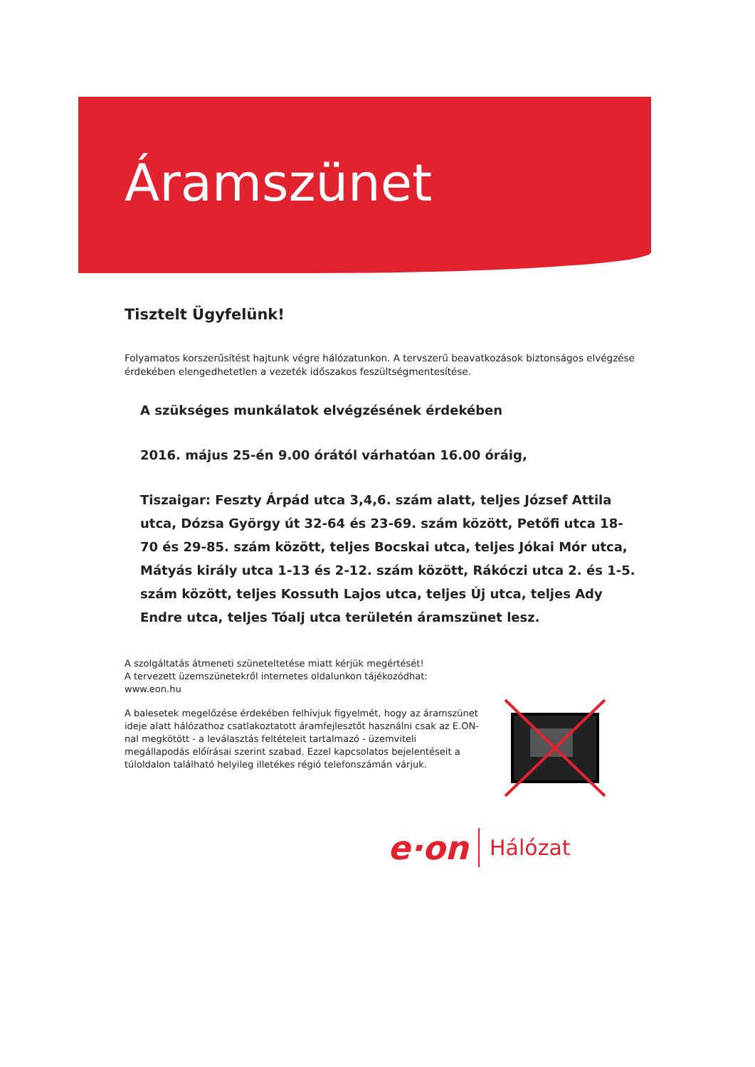Áramszünet
Tisztelt Ügyfelünk!
Folyamatos korszerűsítést hajtunk végre hálózatunkon. A tervszerű beavatkozások biztonságos elvégzése érdekében elengedhetetlen a vezeték időszakos feszültségmentesítése.
A szükséges munkálatok elvégzésének érdekében
2016. május 25-én 9.00 órától várhatóan 16.00 óráig,
Tiszaigar: Feszty Árpád utca 3,4,6. szám alatt, teljes József Attila utca, Dózsa György út 32-64 és 23-69. szám között, Petőfi utca 18-70 és 29-85. szám között, teljes Bocskai utca, teljes Jókai Mór utca, Mátyás király utca 1-13 és 2-12. szám között, Rákóczi utca 2. és 1-5. szám között, teljes Kossuth Lajos utca, teljes Új utca, teljes Ady Endre utca, teljes Tóalj utca területén áramszünet lesz.
A szolgáltatás átmeneti szüneteltetése miatt kérjük megértését!
A tervezett üzemszünetekről internetes oldalunkon tájékozódhat:
www.eon.hu
A balesetek megelőzése érdekében felhívjuk figyelmét, hogy az áramszünet ideje alatt hálózathoz csatlakoztatott áramfejlesztőt használni csak az E.ON-nal megkötött - a leválasztás feltételeit tartalmazó - üzemviteli megállapodás előírásai szerint szabad. Ezzel kapcsolatos bejelentéseit a túloldalon található helyileg illetékes régió telefonszámán várjuk.
e·on Hálózat